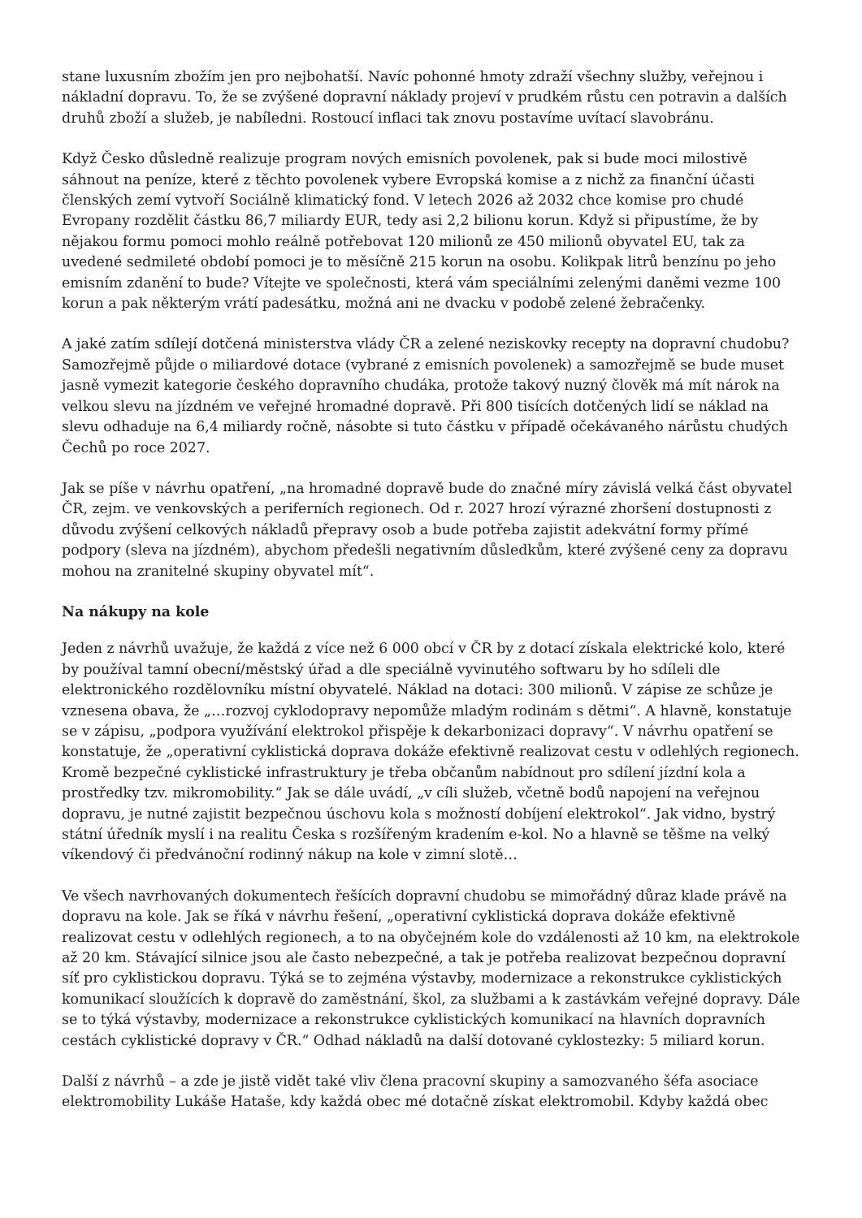stane luxusním zbožím jen pro nejbohatší. Navíc pohonné hmoty zdraží všechny služby, veřejnou i nákladní dopravu. To, že se zvýšené dopravní náklady projeví v prudkém růstu cen potravin a dalších druhů zboží a služeb, je nabíledni. Rostoucí inflaci tak znovu postavíme uvítací slavobránu.
Když Česko důsledně realizuje program nových emisních povolenek, pak si bude moci milostivě sáhnout na peníze, které z těchto povolenek vybere Evropská komise a z nichž za finanční účasti členských zemí vytvoří Sociálně klimatický fond. V letech 2026 až 2032 chce komise pro chudé Evropany rozdělit částku 86,7 miliardy EUR, tedy asi 2,2 bilionu korun. Když si připustíme, že by nějakou formu pomoci mohlo reálně potřebovat 120 milionů ze 450 milionů obyvatel EU, tak za uvedené sedmileté období pomoci je to měsíčně 215 korun na osobu. Kolikpak litrů benzínu po jeho emisním zdanění to bude? Vítejte ve společnosti, která vám speciálními zelenými daněmi vezme 100 korun a pak některým vrátí padesátku, možná ani ne dvacku v podobě zelené žebračenky.
A jaké zatím sdílejí dotčená ministerstva vlády ČR a zelené neziskovky recepty na dopravní chudobu? Samozřejmě půjde o miliardové dotace (vybrané z emisních povolenek) a samozřejmě se bude muset jasně vymezit kategorie českého dopravního chudáka, protože takový nuzný člověk má mít nárok na velkou slevu na jízdném ve veřejné hromadné dopravě. Při 800 tisících dotčených lidí se náklad na slevu odhaduje na 6,4 miliardy ročně, násobte si tuto částku v případě očekávaného nárůstu chudých Čechů po roce 2027.
Jak se píše v návrhu opatření, „na hromadné dopravě bude do značné míry závislá velká část obyvatel ČR, zejm. ve venkovských a periferních regionech. Od r. 2027 hrozí výrazné zhoršení dostupnosti z důvodu zvýšení celkových nákladů přepravy osob a bude potřeba zajistit adekvátní formy přímé podpory (sleva na jízdném), abychom předešli negativním důsledkům, které zvýšené ceny za dopravu mohou na zranitelné skupiny obyvatel mít“.
Na nákupy na kole
Jeden z návrhů uvažuje, že každá z více než 6 000 obcí v ČR by z dotací získala elektrické kolo, které by používal tamní obecní/městský úřad a dle speciálně vyvinutého softwaru by ho sdíleli dle elektronického rozdělovníku místní obyvatelé. Náklad na dotaci: 300 milionů. V zápise ze schůze je vznesena obava, že „…rozvoj cyklodopravy nepomůže mladým rodinám s dětmi“. A hlavně, konstatuje se v zápisu, „podpora využívání elektrokol přispěje k dekarbonizaci dopravy“. V návrhu opatření se konstatuje, že „operativní cyklistická doprava dokáže efektivně realizovat cestu v odlehlých regionech. Kromě bezpečné cyklistické infrastruktury je třeba občanům nabídnout pro sdílení jízdní kola a prostředky tzv. mikromobility.“ Jak se dále uvádí, „v cíli služeb, včetně bodů napojení na veřejnou dopravu, je nutné zajistit bezpečnou úschovu kola s možností dobíjení elektrokol“. Jak vidno, bystrý státní úředník myslí i na realitu Česka s rozšířeným kradením e-kol. No a hlavně se těšme na velký víkendový či předvánoční rodinný nákup na kole v zimní slotě…
Ve všech navrhovaných dokumentech řešících dopravní chudobu se mimořádný důraz klade právě na dopravu na kole. Jak se říká v návrhu řešení, „operativní cyklistická doprava dokáže efektivně realizovat cestu v odlehlých regionech, a to na obyčejném kole do vzdálenosti až 10 km, na elektrokole až 20 km. Stávající silnice jsou ale často nebezpečné, a tak je potřeba realizovat bezpečnou dopravní síť pro cyklistickou dopravu. Týká se to zejména výstavby, modernizace a rekonstrukce cyklistických komunikací sloužících k dopravě do zaměstnání, škol, za službami a k zastávkám veřejné dopravy. Dále se to týká výstavby, modernizace a rekonstrukce cyklistických komunikací na hlavních dopravních cestách cyklistické dopravy v ČR.“ Odhad nákladů na další dotované cyklostezky: 5 miliard korun.
Další z návrhů – a zde je jistě vidět také vliv člena pracovní skupiny a samozvaného šéfa asociace elektromobility Lukáše Hataše, kdy každá obec mé dotačně získat elektromobil. Kdyby každá obec